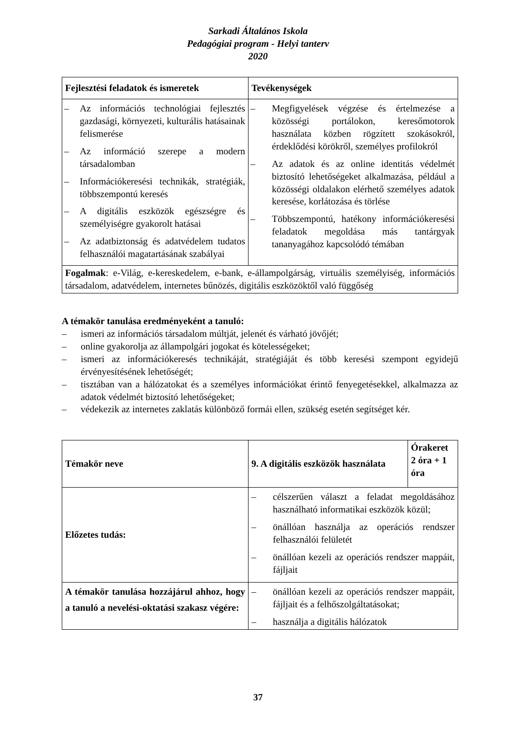Sarkadi Általános Iskola
Pedagógiai program - Helyi tanterv
2020
| Fejlesztési feladatok és ismeretek | Tevékenységek |
| --- | --- |
| – Az információs technológiai fejlesztés gazdasági, környezeti, kulturális hatásainak felismerése – Az információ szerepe a modern társadalomban – Információkeresési technikák, stratégiák, többszempontú keresés – A digitális eszközök egészségre és személyiségre gyakorolt hatásai – Az adatbiztonság és adatvédelem tudatos felhasználói magatartásának szabályai | – Megfigyelések végzése és értelmezése a közösségi portálokon, keresőmotorok használata közben rögzített szokásokról, érdeklődési körökről, személyes profilokról – Az adatok és az online identitás védelmét biztosító lehetőségeket alkalmazása, például a közösségi oldalakon elérhető személyes adatok keresése, korlátozása és törlése – Többszempontú, hatékony információkeresési feladatok megoldása más tantárgyak tananyagához kapcsolódó témában |
| Fogalmak : e-Világ, e-kereskedelem, e-bank, e-állampolgárság, virtuális személyiség, információs társadalom, adatvédelem, internetes bűnözés, digitális eszközöktől való függőség | |
A témakör tanulása eredményeként a tanuló:
– ismeri az információs társadalom múltját, jelenét és várható jövőjét;
– online gyakorolja az állampolgári jogokat és kötelességeket;
– ismeri az információkeresés technikáját, stratégiáját és több keresési szempont egyidejű érvényesítésének lehetőségét;
– tisztában van a hálózatokat és a személyes információkat érintő fenyegetésekkel, alkalmazza az adatok védelmét biztosító lehetőségeket;
– védekezik az internetes zaklatás különböző formái ellen, szükség esetén segítséget kér.
| Témakör neve | 9. A digitális eszközök használata | Órakeret 2 óra + 1 óra |
| --- | --- | --- |
| Előzetes tudás: | – célszerűen választ a feladat megoldásához használható informatikai eszközök közül; – önállóan használja az operációs rendszer felhasználói felületét – önállóan kezeli az operációs rendszer mappáit, fájljait | |
| A témakör tanulása hozzájárul ahhoz, hogy a tanuló a nevelési-oktatási szakasz végére: | – önállóan kezeli az operációs rendszer mappáit, fájljait és a felhőszolgáltatásokat; – használja a digitális hálózatok | |
37